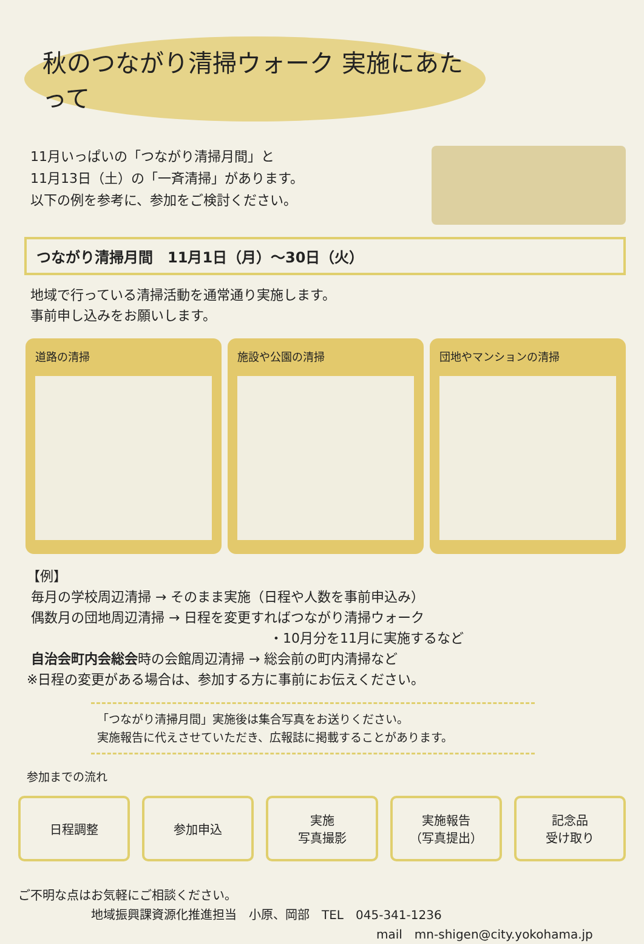秋のつながり清掃ウォーク 実施にあたって
11月いっぱいの「つながり清掃月間」と
11月13日（土）の「一斉清掃」があります。
以下の例を参考に、参加をご検討ください。
つながり清掃月間　11月1日（月）～30日（火）
地域で行っている清掃活動を通常通り実施します。
事前申し込みをお願いします。
道路の清掃 施設や公園の清掃 団地やマンションの清掃
【例】
毎月の学校周辺清掃 → そのまま実施（日程や人数を事前申込み）
偶数月の団地周辺清掃 → 日程を変更すればつながり清掃ウォーク
・10月分を11月に実施するなど
自治会町内会総会時の会館周辺清掃 → 総会前の町内清掃など
※日程の変更がある場合は、参加する方に事前にお伝えください。
「つながり清掃月間」実施後は集合写真をお送りください。
実施報告に代えさせていただき、広報誌に掲載することがあります。
参加までの流れ
日程調整 参加申込 実施
写真撮影
実施報告
（写真提出）
記念品
受け取り
ご不明な点はお気軽にご相談ください。
地域振興課資源化推進担当　小原、岡部　TEL　045-341-1236
mail　mn-shigen@city.yokohama.jp